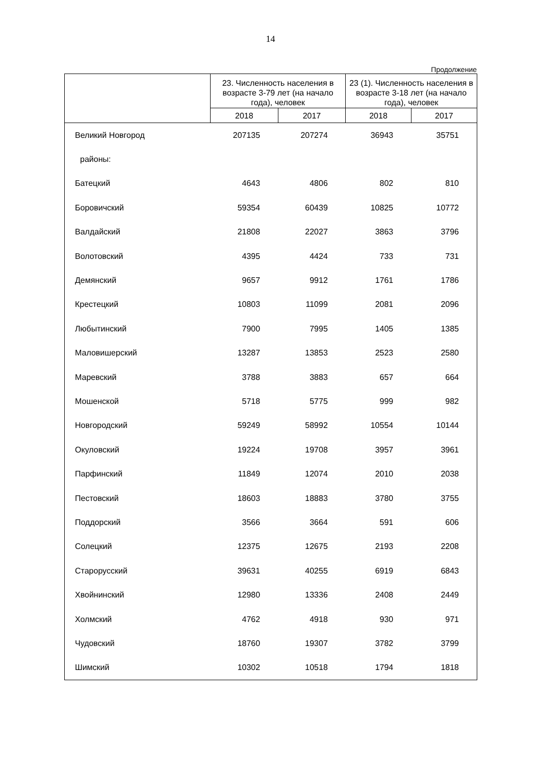14
Продолжение
| | 23. Численность населения в возрасте 3-79 лет (на начало года), человек | | 23 (1). Численность населения в возрасте 3-18 лет (на начало года), человек | |
| --- | --- | --- | --- | --- |
| | 2018 | 2017 | 2018 | 2017 |
| Великий Новгород | 207135 | 207274 | 36943 | 35751 |
| районы: | | | | |
| Батецкий | 4643 | 4806 | 802 | 810 |
| Боровичский | 59354 | 60439 | 10825 | 10772 |
| Валдайский | 21808 | 22027 | 3863 | 3796 |
| Волотовский | 4395 | 4424 | 733 | 731 |
| Демянский | 9657 | 9912 | 1761 | 1786 |
| Крестецкий | 10803 | 11099 | 2081 | 2096 |
| Любытинский | 7900 | 7995 | 1405 | 1385 |
| Маловишерский | 13287 | 13853 | 2523 | 2580 |
| Маревский | 3788 | 3883 | 657 | 664 |
| Мошенской | 5718 | 5775 | 999 | 982 |
| Новгородский | 59249 | 58992 | 10554 | 10144 |
| Окуловский | 19224 | 19708 | 3957 | 3961 |
| Парфинский | 11849 | 12074 | 2010 | 2038 |
| Пестовский | 18603 | 18883 | 3780 | 3755 |
| Поддорский | 3566 | 3664 | 591 | 606 |
| Солецкий | 12375 | 12675 | 2193 | 2208 |
| Старорусский | 39631 | 40255 | 6919 | 6843 |
| Хвойнинский | 12980 | 13336 | 2408 | 2449 |
| Холмский | 4762 | 4918 | 930 | 971 |
| Чудовский | 18760 | 19307 | 3782 | 3799 |
| Шимский | 10302 | 10518 | 1794 | 1818 |